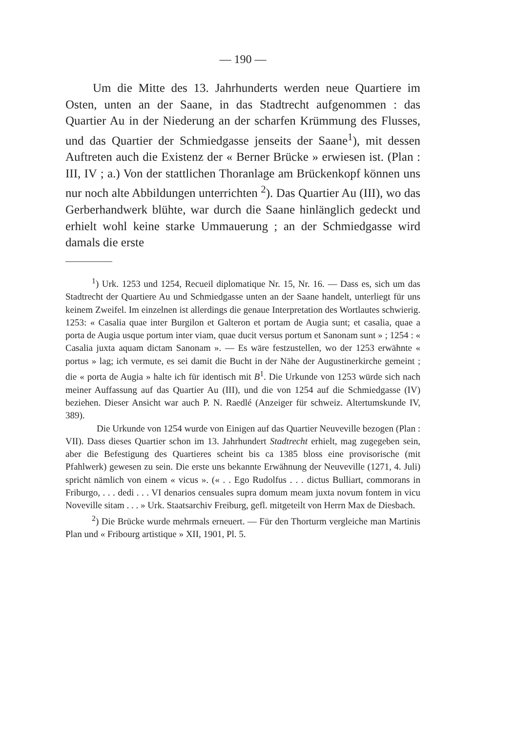— 190 —
Um die Mitte des 13. Jahrhunderts werden neue Quartiere im Osten, unten an der Saane, in das Stadtrecht aufgenommen : das Quartier Au in der Niederung an der scharfen Krümmung des Flusses, und das Quartier der Schmiedgasse jenseits der Saane<sup>1</sup>), mit dessen Auftreten auch die Existenz der « Berner Brücke » erwiesen ist. (Plan : III, IV ; a.) Von der stattlichen Thoranlage am Brückenkopf können uns nur noch alte Abbildungen unterrichten <sup>2</sup>). Das Quartier Au (III), wo das Gerberhandwerk blühte, war durch die Saane hinlänglich gedeckt und erhielt wohl keine starke Ummauerung ; an der Schmiedgasse wird damals die erste
<sup>1</sup>) Urk. 1253 und 1254, Recueil diplomatique Nr. 15, Nr. 16. — Dass es, sich um das Stadtrecht der Quartiere Au und Schmiedgasse unten an der Saane handelt, unterliegt für uns keinem Zweifel. Im einzelnen ist allerdings die genaue Interpretation des Wortlautes schwierig. 1253: « Casalia quae inter Burgilon et Galteron et portam de Augia sunt; et casalia, quae a porta de Augia usque portum inter viam, quae ducit versus portum et Sanonam sunt » ; 1254 : « Casalia juxta aquam dictam Sanonam ». — Es wäre festzustellen, wo der 1253 erwähnte « portus » lag; ich vermute, es sei damit die Bucht in der Nähe der Augustinerkirche gemeint ; die « porta de Augia » halte ich für identisch mit B<sup>1</sup>. Die Urkunde von 1253 würde sich nach meiner Auffassung auf das Quartier Au (III), und die von 1254 auf die Schmiedgasse (IV) beziehen. Dieser Ansicht war auch P. N. Raedlé (Anzeiger für schweiz. Altertumskunde IV, 389).
Die Urkunde von 1254 wurde von Einigen auf das Quartier Neuveville bezogen (Plan : VII). Dass dieses Quartier schon im 13. Jahrhundert Stadtrecht erhielt, mag zugegeben sein, aber die Befestigung des Quartieres scheint bis ca 1385 bloss eine provisorische (mit Pfahlwerk) gewesen zu sein. Die erste uns bekannte Erwähnung der Neuveville (1271, 4. Juli) spricht nämlich von einem « vicus ». (« . . Ego Rudolfus . . . dictus Bulliart, commorans in Friburgo, . . . dedi . . . VI denarios censuales supra domum meam juxta novum fontem in vicu Noveville sitam . . . » Urk. Staatsarchiv Freiburg, gefl. mitgeteilt von Herrn Max de Diesbach.
<sup>2</sup>) Die Brücke wurde mehrmals erneuert. — Für den Thorturm vergleiche man Martinis Plan und « Fribourg artistique » XII, 1901, Pl. 5.